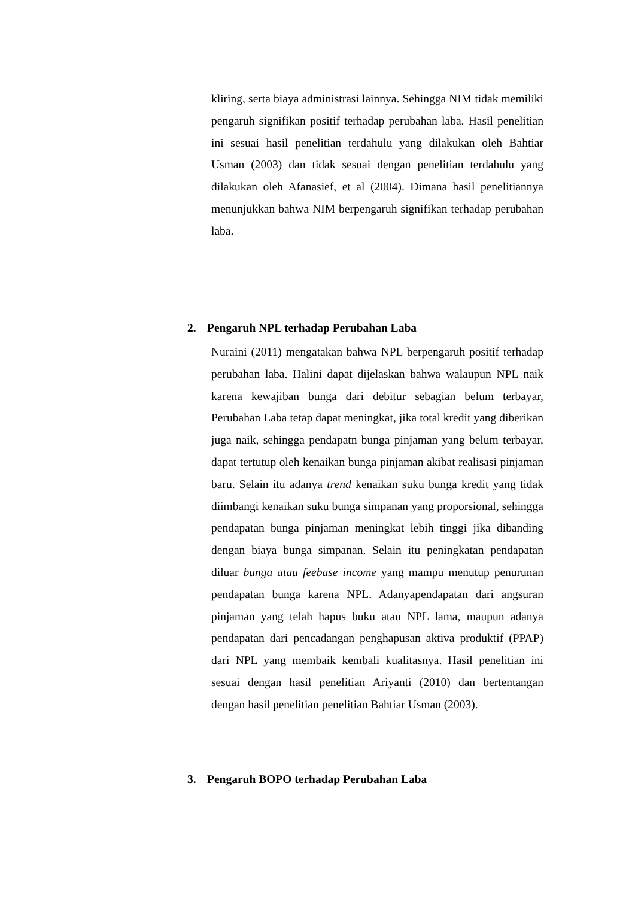kliring, serta biaya administrasi lainnya. Sehingga NIM tidak memiliki pengaruh signifikan positif terhadap perubahan laba. Hasil penelitian ini sesuai hasil penelitian terdahulu yang dilakukan oleh Bahtiar Usman (2003) dan tidak sesuai dengan penelitian terdahulu yang dilakukan oleh Afanasief, et al (2004). Dimana hasil penelitiannya menunjukkan bahwa NIM berpengaruh signifikan terhadap perubahan laba.
2. Pengaruh NPL terhadap Perubahan Laba
Nuraini (2011) mengatakan bahwa NPL berpengaruh positif terhadap perubahan laba. Halini dapat dijelaskan bahwa walaupun NPL naik karena kewajiban bunga dari debitur sebagian belum terbayar, Perubahan Laba tetap dapat meningkat, jika total kredit yang diberikan juga naik, sehingga pendapatn bunga pinjaman yang belum terbayar, dapat tertutup oleh kenaikan bunga pinjaman akibat realisasi pinjaman baru. Selain itu adanya trend kenaikan suku bunga kredit yang tidak diimbangi kenaikan suku bunga simpanan yang proporsional, sehingga pendapatan bunga pinjaman meningkat lebih tinggi jika dibanding dengan biaya bunga simpanan. Selain itu peningkatan pendapatan diluar bunga atau feebase income yang mampu menutup penurunan pendapatan bunga karena NPL. Adanyapendapatan dari angsuran pinjaman yang telah hapus buku atau NPL lama, maupun adanya pendapatan dari pencadangan penghapusan aktiva produktif (PPAP) dari NPL yang membaik kembali kualitasnya. Hasil penelitian ini sesuai dengan hasil penelitian Ariyanti (2010) dan bertentangan dengan hasil penelitian penelitian Bahtiar Usman (2003).
3. Pengaruh BOPO terhadap Perubahan Laba